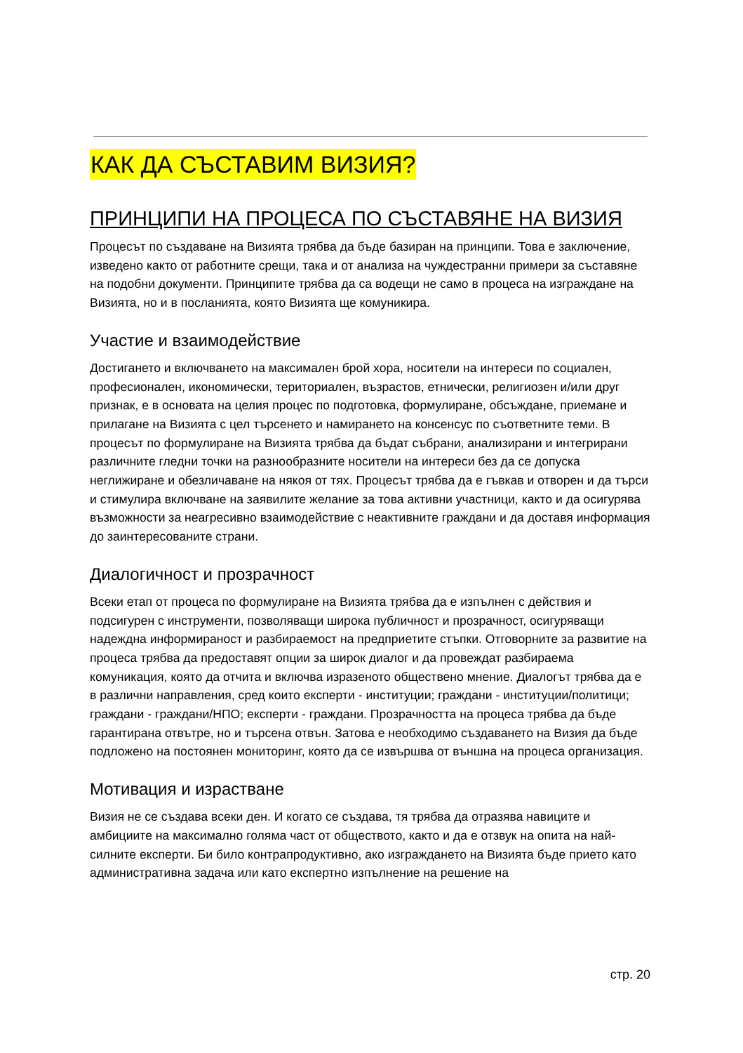КАК ДА СЪСТАВИМ ВИЗИЯ?
ПРИНЦИПИ НА ПРОЦЕСА ПО СЪСТАВЯНЕ НА ВИЗИЯ
Процесът по създаване на Визията трябва да бъде базиран на принципи. Това е заключение, изведено както от работните срещи, така и от анализа на чуждестранни примери за съставяне на подобни документи. Принципите трябва да са водещи не само в процеса на изграждане на Визията, но и в посланията, която Визията ще комуникира.
Участие и взаимодействие
Достигането и включването на максимален брой хора, носители на интереси по социален, професионален, икономически, териториален, възрастов, етнически, религиозен и/или друг признак, е в основата на целия процес по подготовка, формулиране, обсъждане, приемане и прилагане на Визията с цел търсенето и намирането на консенсус по съответните теми. В процесът по формулиране на Визията трябва да бъдат събрани, анализирани и интегрирани различните гледни точки на разнообразните носители на интереси без да се допуска неглижиране и обезличаване на някоя от тях. Процесът трябва да е гъвкав и отворен и да търси и стимулира включване на заявилите желание за това активни участници, както и да осигурява възможности за неагресивно взаимодействие с неактивните граждани и да доставя информация до заинтересованите страни.
Диалогичност и прозрачност
Всеки етап от процеса по формулиране на Визията трябва да е изпълнен с действия и подсигурен с инструменти, позволяващи широка публичност и прозрачност, осигуряващи надеждна информираност и разбираемост на предприетите стъпки. Отговорните за развитие на процеса трябва да предоставят опции за широк диалог и да провеждат разбираема комуникация, която да отчита и включва изразеното обществено мнение. Диалогът трябва да е в различни направления, сред които експерти - институции; граждани - институции/политици; граждани - граждани/НПО; експерти - граждани. Прозрачността на процеса трябва да бъде гарантирана отвътре, но и търсена отвън. Затова е необходимо създаването на Визия да бъде подложено на постоянен мониторинг, която да се извършва от външна на процеса организация.
Мотивация и израстване
Визия не се създава всеки ден. И когато се създава, тя трябва да отразява навиците и амбициите на максимално голяма част от обществото, както и да е отзвук на опита на най-силните експерти. Би било контрапродуктивно, ако изграждането на Визията бъде прието като административна задача или като експертно изпълнение на решение на
стр. 20